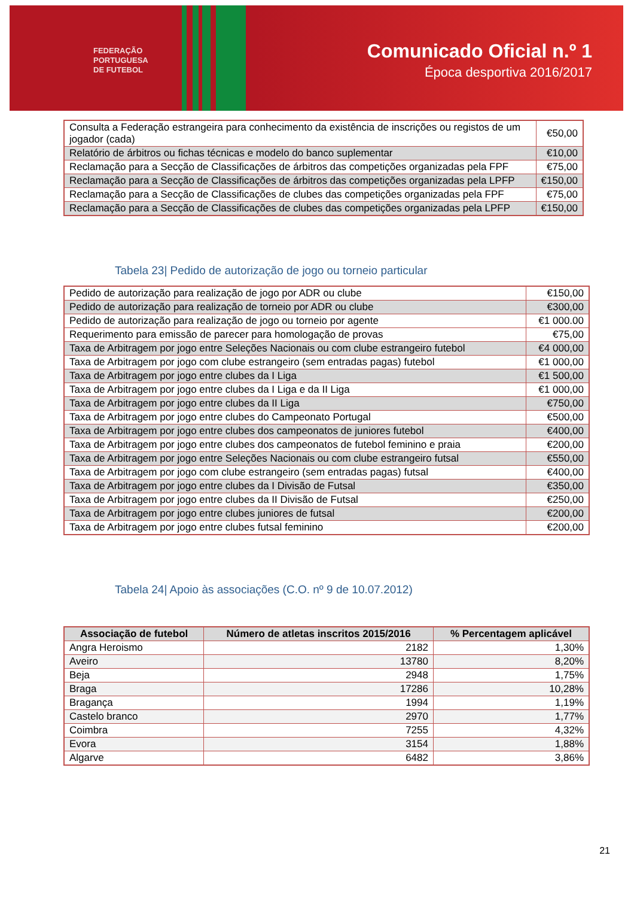FEDERAÇÃO
PORTUGUESA
DE FUTEBOL
Comunicado Oficial n.º 1
Época desportiva 2016/2017
| Consulta a Federação estrangeira para conhecimento da existência de inscrições ou registos de um jogador (cada) | €50,00 |
| Relatório de árbitros ou fichas técnicas e modelo do banco suplementar | €10,00 |
| Reclamação para a Secção de Classificações de árbitros das competições organizadas pela FPF | €75,00 |
| Reclamação para a Secção de Classificações de árbitros das competições organizadas pela LPFP | €150,00 |
| Reclamação para a Secção de Classificações de clubes das competições organizadas pela FPF | €75,00 |
| Reclamação para a Secção de Classificações de clubes das competições organizadas pela LPFP | €150,00 |
Tabela 23| Pedido de autorização de jogo ou torneio particular
| Pedido de autorização para realização de jogo por ADR ou clube | €150,00 |
| Pedido de autorização para realização de torneio por ADR ou clube | €300,00 |
| Pedido de autorização para realização de jogo ou torneio por agente | €1 000.00 |
| Requerimento para emissão de parecer para homologação de provas | €75,00 |
| Taxa de Arbitragem por jogo entre Seleções Nacionais ou com clube estrangeiro futebol | €4 000,00 |
| Taxa de Arbitragem por jogo com clube estrangeiro (sem entradas pagas) futebol | €1 000,00 |
| Taxa de Arbitragem por jogo entre clubes da I Liga | €1 500,00 |
| Taxa de Arbitragem por jogo entre clubes da I Liga e da II Liga | €1 000,00 |
| Taxa de Arbitragem por jogo entre clubes da II Liga | €750,00 |
| Taxa de Arbitragem por jogo entre clubes do Campeonato Portugal | €500,00 |
| Taxa de Arbitragem por jogo entre clubes dos campeonatos de juniores futebol | €400,00 |
| Taxa de Arbitragem por jogo entre clubes dos campeonatos de futebol feminino e praia | €200,00 |
| Taxa de Arbitragem por jogo entre Seleções Nacionais ou com clube estrangeiro futsal | €550,00 |
| Taxa de Arbitragem por jogo com clube estrangeiro (sem entradas pagas) futsal | €400,00 |
| Taxa de Arbitragem por jogo entre clubes da I Divisão de Futsal | €350,00 |
| Taxa de Arbitragem por jogo entre clubes da II Divisão de Futsal | €250,00 |
| Taxa de Arbitragem por jogo entre clubes juniores de futsal | €200,00 |
| Taxa de Arbitragem por jogo entre clubes futsal feminino | €200,00 |
Tabela 24| Apoio às associações (C.O. nº 9 de 10.07.2012)
| Associação de futebol | Número de atletas inscritos 2015/2016 | % Percentagem aplicável |
| --- | --- | --- |
| Angra Heroismo | 2182 | 1,30% |
| Aveiro | 13780 | 8,20% |
| Beja | 2948 | 1,75% |
| Braga | 17286 | 10,28% |
| Bragança | 1994 | 1,19% |
| Castelo branco | 2970 | 1,77% |
| Coimbra | 7255 | 4,32% |
| Evora | 3154 | 1,88% |
| Algarve | 6482 | 3,86% |
21